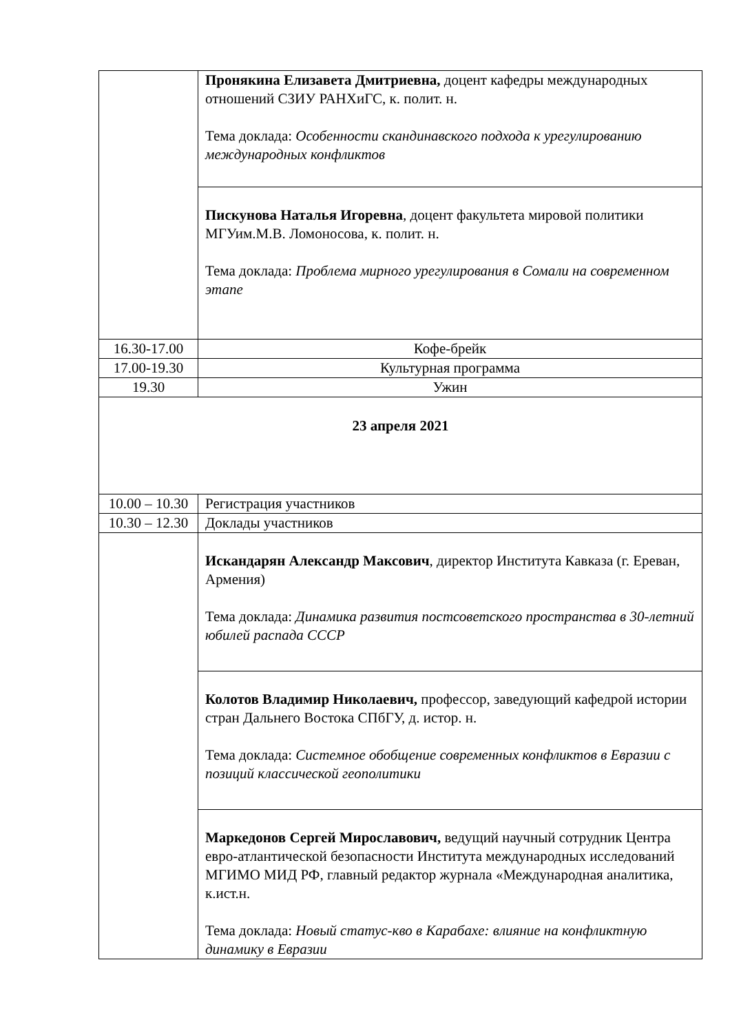| | Пронякина Елизавета Дмитриевна, доцент кафедры международных отношений СЗИУ РАНХиГС, к. полит. н. Тема доклада: Особенности скандинавского подхода к урегулированию международных конфликтов |
| | Пискунова Наталья Игоревна , доцент факультета мировой политики МГУим.М.В. Ломоносова, к. полит. н. Тема доклада: Проблема мирного урегулирования в Сомали на современном этапе |
| 16.30-17.00 | Кофе-брейк |
| 17.00-19.30 | Культурная программа |
| 19.30 | Ужин |
| 23 апреля 2021 | |
| 10.00 – 10.30 | Регистрация участников |
| 10.30 – 12.30 | Доклады участников |
| | Искандарян Александр Максович , директор Института Кавказа (г. Ереван, Армения) Тема доклада: Динамика развития постсоветского пространства в 30-летний юбилей распада СССР |
| | Колотов Владимир Николаевич, профессор, заведующий кафедрой истории стран Дальнего Востока СПбГУ, д. истор. н. Тема доклада: Системное обобщение современных конфликтов в Евразии с позиций классической геополитики |
| | Маркедонов Сергей Мирославович, ведущий научный сотрудник Центра евро-атлантической безопасности Института международных исследований МГИМО МИД РФ, главный редактор журнала «Международная аналитика, к.ист.н. Тема доклада: Новый статус-кво в Карабахе: влияние на конфликтную динамику в Евразии |